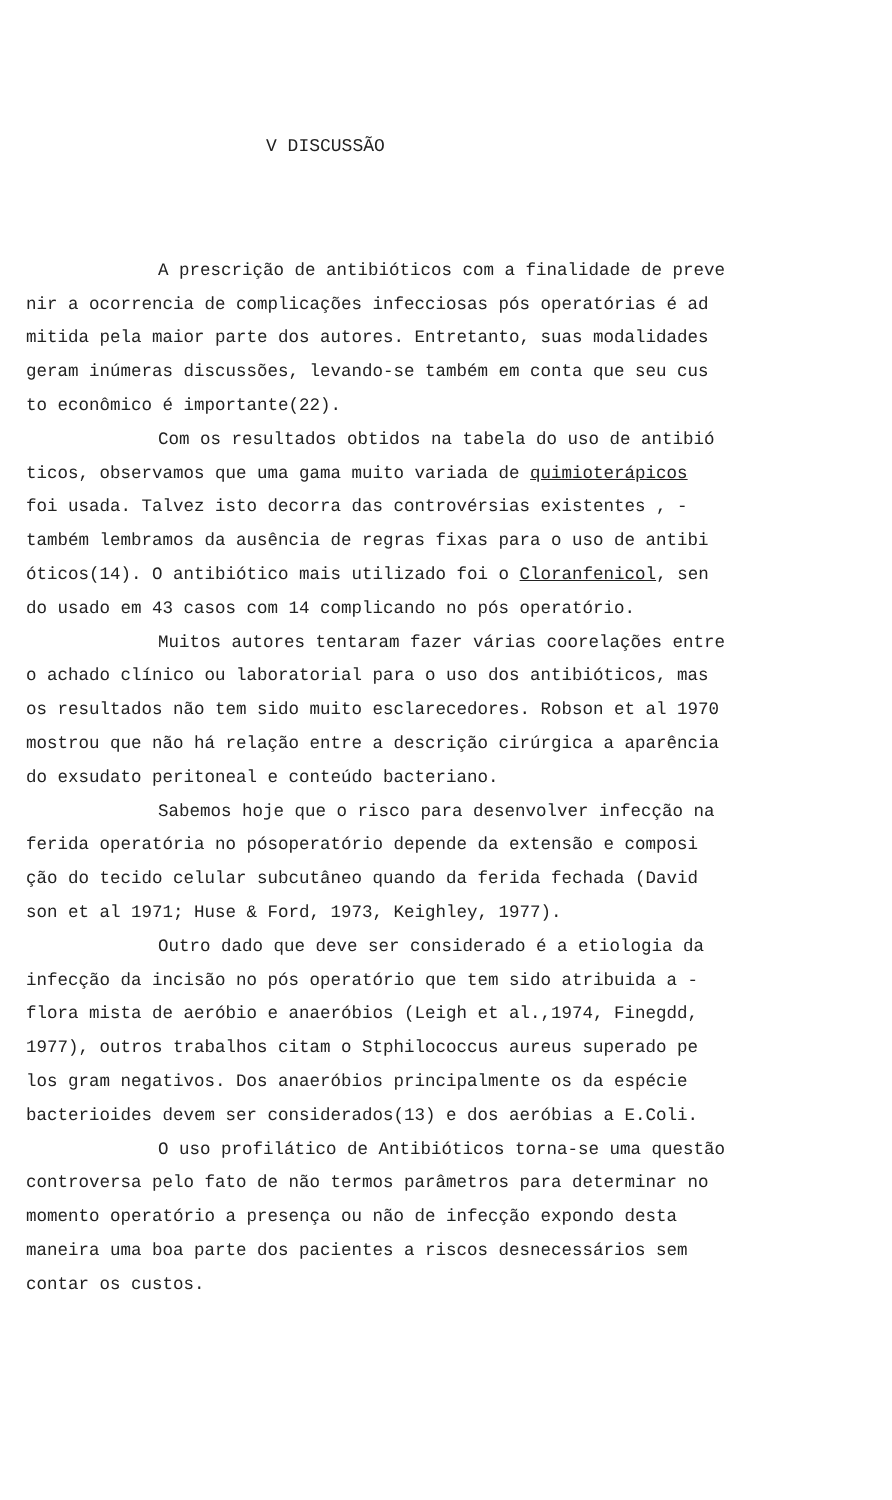V DISCUSSÃO
A prescrição de antibióticos com a finalidade de preve
nir a ocorrencia de complicações infecciosas pós operatórias é ad
mitida pela maior parte dos autores. Entretanto, suas modalidades
geram inúmeras discussões, levando-se também em conta que seu cus
to econômico é importante(22).
Com os resultados obtidos na tabela do uso de antibió
ticos, observamos que uma gama muito variada de quimioterápicos
foi usada. Talvez isto decorra das controvérsias existentes , -
também lembramos da ausência de regras fixas para o uso de antibi
óticos(14). O antibiótico mais utilizado foi o Cloranfenicol, sen
do usado em 43 casos com 14 complicando no pós operatório.
Muitos autores tentaram fazer várias coorelações entre
o achado clínico ou laboratorial para o uso dos antibióticos, mas
os resultados não tem sido muito esclarecedores. Robson et al 1970
mostrou que não há relação entre a descrição cirúrgica a aparência
do exsudato peritoneal e conteúdo bacteriano.
Sabemos hoje que o risco para desenvolver infecção na
ferida operatória no pósoperatório depende da extensão e composi
ção do tecido celular subcutâneo quando da ferida fechada (David
son et al 1971; Huse & Ford, 1973, Keighley, 1977).
Outro dado que deve ser considerado é a etiologia da
infecção da incisão no pós operatório que tem sido atribuida a -
flora mista de aeróbio e anaeróbios (Leigh et al.,1974, Finegdd,
1977), outros trabalhos citam o Stphilococcus aureus superado pe
los gram negativos. Dos anaeróbios principalmente os da espécie
bacterioides devem ser considerados(13) e dos aeróbias a E.Coli.
O uso profilático de Antibióticos torna-se uma questão
controversa pelo fato de não termos parâmetros para determinar no
momento operatório a presença ou não de infecção expondo desta
maneira uma boa parte dos pacientes a riscos desnecessários sem
contar os custos.